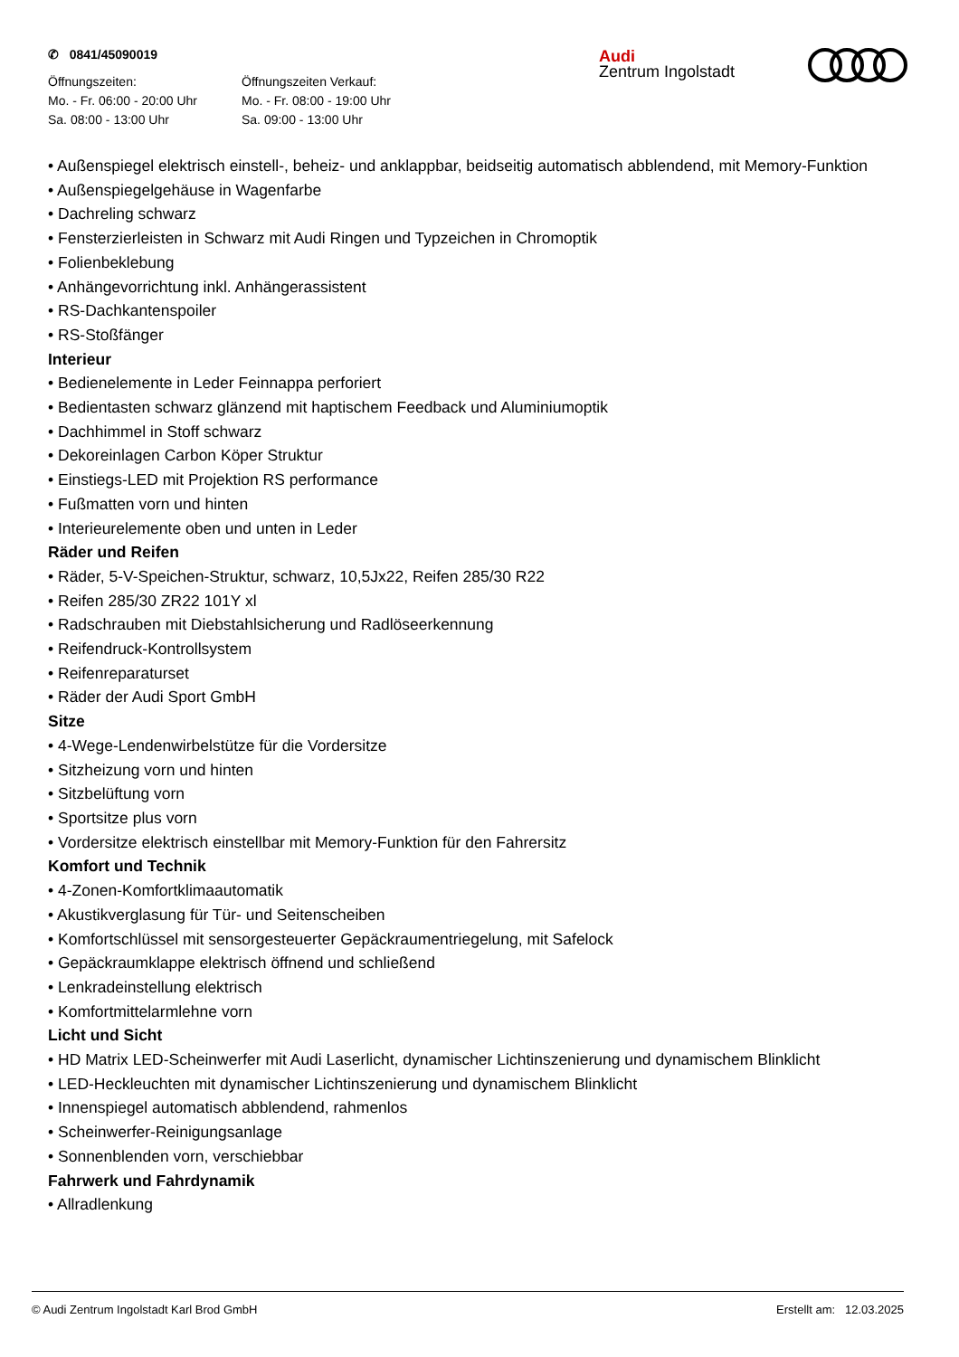✆ 0841/45090019
Öffnungszeiten:
Mo. - Fr. 06:00 - 20:00 Uhr
Sa. 08:00 - 13:00 Uhr
Öffnungszeiten Verkauf:
Mo. - Fr. 08:00 - 19:00 Uhr
Sa. 09:00 - 13:00 Uhr
Audi
Zentrum Ingolstadt
• Außenspiegel elektrisch einstell-, beheiz- und anklappbar, beidseitig automatisch abblendend, mit Memory-Funktion
• Außenspiegelgehäuse in Wagenfarbe
• Dachreling schwarz
• Fensterzierleisten in Schwarz mit Audi Ringen und Typzeichen in Chromoptik
• Folienbeklebung
• Anhängevorrichtung inkl. Anhängerassistent
• RS-Dachkantenspoiler
• RS-Stoßfänger
Interieur
• Bedienelemente in Leder Feinnappa perforiert
• Bedientasten schwarz glänzend mit haptischem Feedback und Aluminiumoptik
• Dachhimmel in Stoff schwarz
• Dekoreinlagen Carbon Köper Struktur
• Einstiegs-LED mit Projektion RS performance
• Fußmatten vorn und hinten
• Interieurelemente oben und unten in Leder
Räder und Reifen
• Räder, 5-V-Speichen-Struktur, schwarz, 10,5Jx22, Reifen 285/30 R22
• Reifen 285/30 ZR22 101Y xl
• Radschrauben mit Diebstahlsicherung und Radlöseerkennung
• Reifendruck-Kontrollsystem
• Reifenreparaturset
• Räder der Audi Sport GmbH
Sitze
• 4-Wege-Lendenwirbelstütze für die Vordersitze
• Sitzheizung vorn und hinten
• Sitzbelüftung vorn
• Sportsitze plus vorn
• Vordersitze elektrisch einstellbar mit Memory-Funktion für den Fahrersitz
Komfort und Technik
• 4-Zonen-Komfortklimaautomatik
• Akustikverglasung für Tür- und Seitenscheiben
• Komfortschlüssel mit sensorgesteuerter Gepäckraumentriegelung, mit Safelock
• Gepäckraumklappe elektrisch öffnend und schließend
• Lenkradeinstellung elektrisch
• Komfortmittelarmlehne vorn
Licht und Sicht
• HD Matrix LED-Scheinwerfer mit Audi Laserlicht, dynamischer Lichtinszenierung und dynamischem Blinklicht
• LED-Heckleuchten mit dynamischer Lichtinszenierung und dynamischem Blinklicht
• Innenspiegel automatisch abblendend, rahmenlos
• Scheinwerfer-Reinigungsanlage
• Sonnenblenden vorn, verschiebbar
Fahrwerk und Fahrdynamik
• Allradlenkung
© Audi Zentrum Ingolstadt Karl Brod GmbH Erstellt am: 12.03.2025